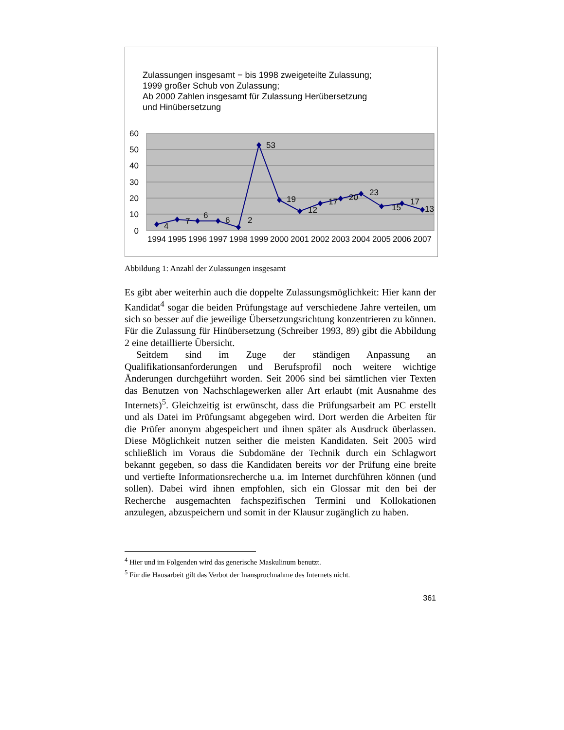60
50
40
30
20
10
0
4
7
6
6
2
53
19
12
17
20
23
15
17
13
1994
1995
1996
1997
1998
1999
2000
2001
2002
2003
2004
2005
2006
2007
Zulassungen insgesamt − bis 1998 zweigeteilte Zulassung;
1999 großer Schub von Zulassung;
Ab 2000 Zahlen insgesamt für Zulassung Herübersetzung
und Hinübersetzung
Abbildung 1: Anzahl der Zulassungen insgesamt
Es gibt aber weiterhin auch die doppelte Zulassungsmöglichkeit: Hier kann der Kandidat<sup>4</sup> sogar die beiden Prüfungstage auf verschiedene Jahre verteilen, um sich so besser auf die jeweilige Übersetzungsrichtung konzentrieren zu können. Für die Zulassung für Hinübersetzung (Schreiber 1993, 89) gibt die Abbildung 2 eine detaillierte Übersicht.
Seitdem sind im Zuge der ständigen Anpassung an Qualifikationsanforderungen und Berufsprofil noch weitere wichtige Änderungen durchgeführt worden. Seit 2006 sind bei sämtlichen vier Texten das Benutzen von Nachschlagewerken aller Art erlaubt (mit Ausnahme des Internets)<sup>5</sup>. Gleichzeitig ist erwünscht, dass die Prüfungsarbeit am PC erstellt und als Datei im Prüfungsamt abgegeben wird. Dort werden die Arbeiten für die Prüfer anonym abgespeichert und ihnen später als Ausdruck überlassen. Diese Möglichkeit nutzen seither die meisten Kandidaten. Seit 2005 wird schließlich im Voraus die Subdomäne der Technik durch ein Schlagwort bekannt gegeben, so dass die Kandidaten bereits vor der Prüfung eine breite und vertiefte Informationsrecherche u.a. im Internet durchführen können (und sollen). Dabei wird ihnen empfohlen, sich ein Glossar mit den bei der Recherche ausgemachten fachspezifischen Termini und Kollokationen anzulegen, abzuspeichern und somit in der Klausur zugänglich zu haben.
<sup>4</sup> Hier und im Folgenden wird das generische Maskulinum benutzt.
<sup>5</sup> Für die Hausarbeit gilt das Verbot der Inanspruchnahme des Internets nicht.
361